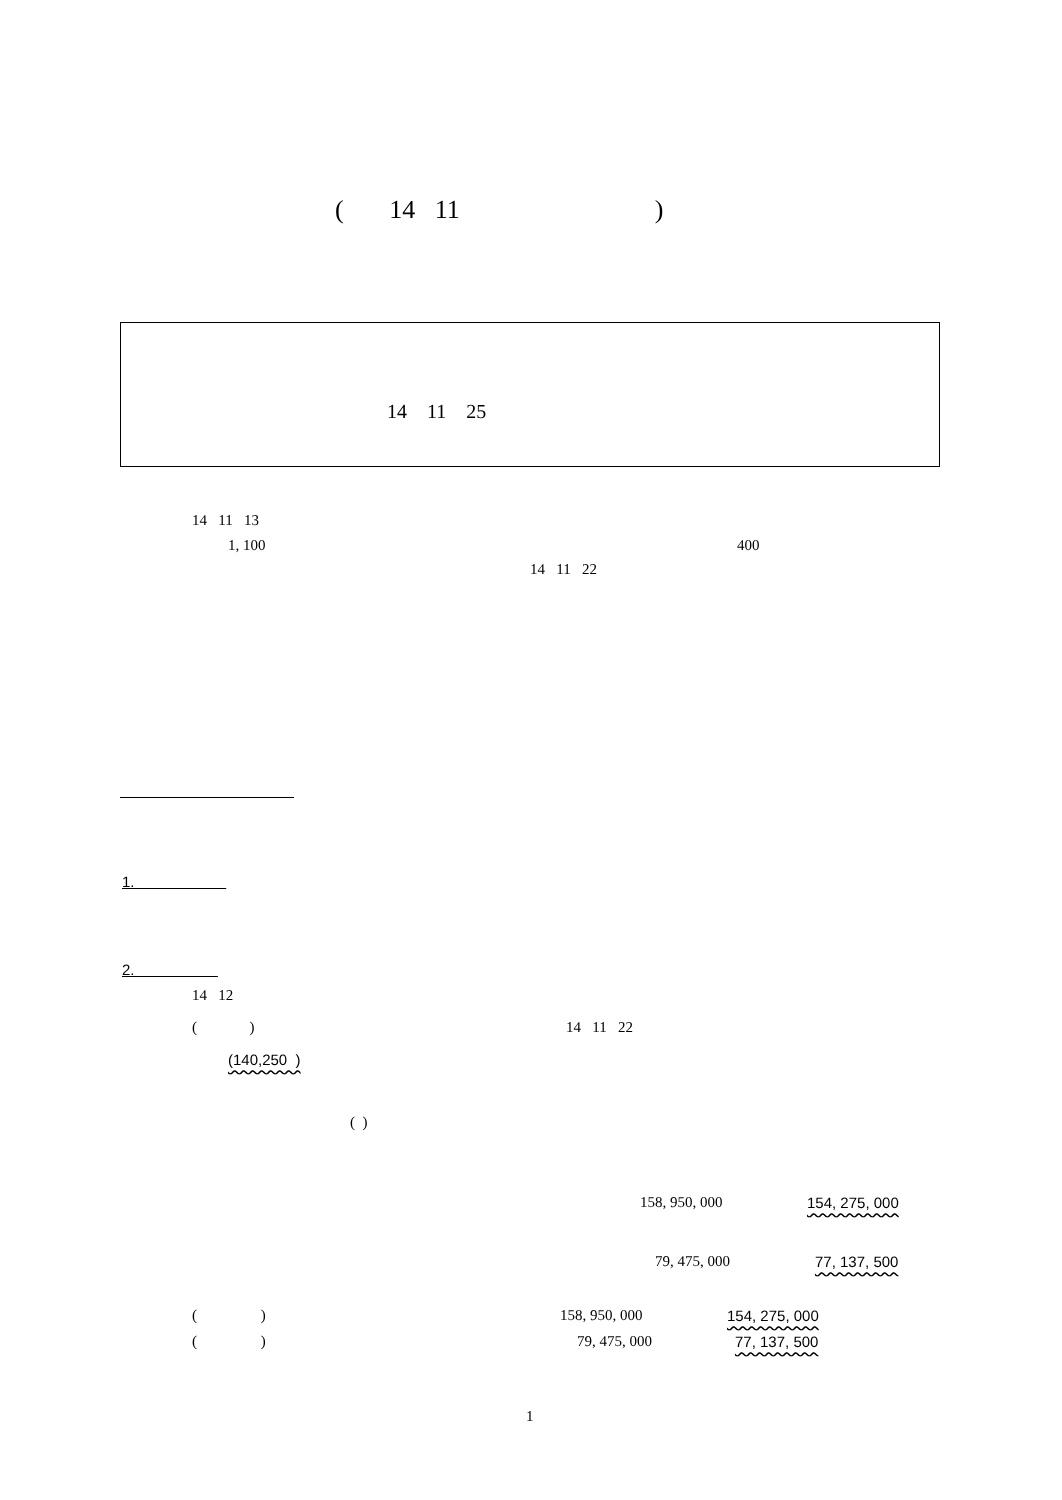( 14 11 )
14 11 25
14 11 13
1, 100
400
14 11 22
1.
2.
14 12
( )
14 11 22
(140,250 )
( )
158, 950, 000
154, 275, 000
79, 475, 000
77, 137, 500
( )
158, 950, 000
154, 275, 000
( )
79, 475, 000
77, 137, 500
1